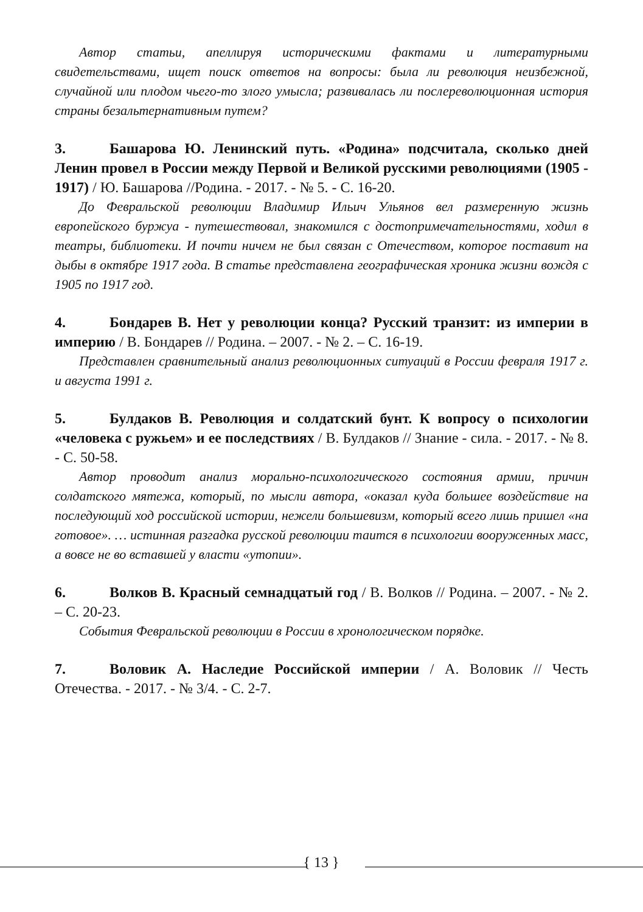Автор статьи, апеллируя историческими фактами и литературными свидетельствами, ищет поиск ответов на вопросы: была ли революция неизбежной, случайной или плодом чьего-то злого умысла; развивалась ли послереволюционная история страны безальтернативным путем?
3. Башарова Ю. Ленинский путь. «Родина» подсчитала, сколько дней Ленин провел в России между Первой и Великой русскими революциями (1905 - 1917) / Ю. Башарова //Родина. - 2017. - № 5. - С. 16-20.
До Февральской революции Владимир Ильич Ульянов вел размеренную жизнь европейского буржуа - путешествовал, знакомился с достопримечательностями, ходил в театры, библиотеки. И почти ничем не был связан с Отечеством, которое поставит на дыбы в октябре 1917 года. В статье представлена географическая хроника жизни вождя с 1905 по 1917 год.
4. Бондарев В. Нет у революции конца? Русский транзит: из империи в империю / В. Бондарев // Родина. – 2007. - № 2. – С. 16-19.
Представлен сравнительный анализ революционных ситуаций в России февраля 1917 г. и августа 1991 г.
5. Булдаков В. Революция и солдатский бунт. К вопросу о психологии «человека с ружьем» и ее последствиях / В. Булдаков // Знание - сила. - 2017. - № 8. - С. 50-58.
Автор проводит анализ морально-психологического состояния армии, причин солдатского мятежа, который, по мысли автора, «оказал куда большее воздействие на последующий ход российской истории, нежели большевизм, который всего лишь пришел «на готовое». … истинная разгадка русской революции таится в психологии вооруженных масс, а вовсе не во вставшей у власти «утопии».
6. Волков В. Красный семнадцатый год / В. Волков // Родина. – 2007. - № 2. – С. 20-23.
События Февральской революции в России в хронологическом порядке.
7. Воловик А. Наследие Российской империи / А. Воловик // Честь Отечества. - 2017. - № 3/4. - С. 2-7.
{ 13 }